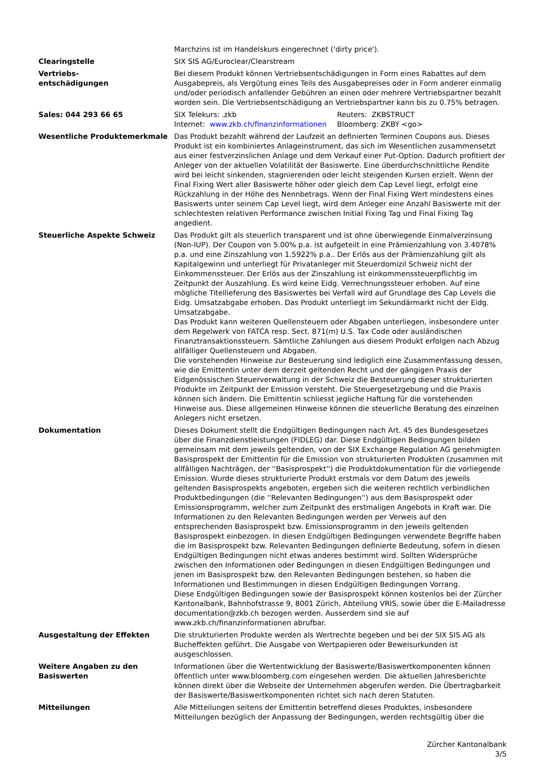| | Marchzins ist im Handelskurs eingerechnet ('dirty price'). |
| Clearingstelle | SIX SIS AG/Euroclear/Clearstream |
| Vertriebs- entschädigungen | Bei diesem Produkt können Vertriebsentschädigungen in Form eines Rabattes auf dem Ausgabepreis, als Vergütung eines Teils des Ausgabepreises oder in Form anderer einmalig und/oder periodisch anfallender Gebühren an einen oder mehrere Vertriebspartner bezahlt worden sein. Die Vertriebsentschädigung an Vertriebspartner kann bis zu 0.75% betragen. |
| Sales: 044 293 66 65 | / SIX Telekurs: .zkb / Reuters: ZKBSTRUCT / / Internet: www.zkb.ch/finanzinformationen / Bloomberg: ZKBY <go> / |
| Wesentliche Produktemerkmale | Das Produkt bezahlt während der Laufzeit an definierten Terminen Coupons aus. Dieses Produkt ist ein kombiniertes Anlageinstrument, das sich im Wesentlichen zusammensetzt aus einer festverzinslichen Anlage und dem Verkauf einer Put-Option. Dadurch profitiert der Anleger von der aktuellen Volatilität der Basiswerte. Eine überdurchschnittliche Rendite wird bei leicht sinkenden, stagnierenden oder leicht steigenden Kursen erzielt. Wenn der Final Fixing Wert aller Basiswerte höher oder gleich dem Cap Level liegt, erfolgt eine Rückzahlung in der Höhe des Nennbetrags. Wenn der Final Fixing Wert mindestens eines Basiswerts unter seinem Cap Level liegt, wird dem Anleger eine Anzahl Basiswerte mit der schlechtesten relativen Performance zwischen Initial Fixing Tag und Final Fixing Tag angedient. |
| Steuerliche Aspekte Schweiz | Das Produkt gilt als steuerlich transparent und ist ohne überwiegende Einmalverzinsung (Non-IUP). Der Coupon von 5.00% p.a. ist aufgeteilt in eine Prämienzahlung von 3.4078% p.a. und eine Zinszahlung von 1.5922% p.a.. Der Erlös aus der Prämienzahlung gilt als Kapitalgewinn und unterliegt für Privatanleger mit Steuerdomizil Schweiz nicht der Einkommenssteuer. Der Erlös aus der Zinszahlung ist einkommenssteuerpflichtig im Zeitpunkt der Auszahlung. Es wird keine Eidg. Verrechnungssteuer erhoben. Auf eine mögliche Titellieferung des Basiswertes bei Verfall wird auf Grundlage des Cap Levels die Eidg. Umsatzabgabe erhoben. Das Produkt unterliegt im Sekundärmarkt nicht der Eidg. Umsatzabgabe. Das Produkt kann weiteren Quellensteuern oder Abgaben unterliegen, insbesondere unter dem Regelwerk von FATCA resp. Sect. 871(m) U.S. Tax Code oder ausländischen Finanztransaktionssteuern. Sämtliche Zahlungen aus diesem Produkt erfolgen nach Abzug allfälliger Quellensteuern und Abgaben. Die vorstehenden Hinweise zur Besteuerung sind lediglich eine Zusammenfassung dessen, wie die Emittentin unter dem derzeit geltenden Recht und der gängigen Praxis der Eidgenössischen Steuerverwaltung in der Schweiz die Besteuerung dieser strukturierten Produkte im Zeitpunkt der Emission versteht. Die Steuergesetzgebung und die Praxis können sich ändern. Die Emittentin schliesst jegliche Haftung für die vorstehenden Hinweise aus. Diese allgemeinen Hinweise können die steuerliche Beratung des einzelnen Anlegers nicht ersetzen. |
| Dokumentation | Dieses Dokument stellt die Endgültigen Bedingungen nach Art. 45 des Bundesgesetzes über die Finanzdienstleistungen (FIDLEG) dar. Diese Endgültigen Bedingungen bilden gemeinsam mit dem jeweils geltenden, von der SIX Exchange Regulation AG genehmigten Basisprospekt der Emittentin für die Emission von strukturierten Produkten (zusammen mit allfälligen Nachträgen, der ''Basisprospekt'') die Produktdokumentation für die vorliegende Emission. Wurde dieses strukturierte Produkt erstmals vor dem Datum des jeweils geltenden Basisprospekts angeboten, ergeben sich die weiteren rechtlich verbindlichen Produktbedingungen (die ''Relevanten Bedingungen'') aus dem Basisprospekt oder Emissionsprogramm, welcher zum Zeitpunkt des erstmaligen Angebots in Kraft war. Die Informationen zu den Relevanten Bedingungen werden per Verweis auf den entsprechenden Basisprospekt bzw. Emissionsprogramm in den jeweils geltenden Basisprospekt einbezogen. In diesen Endgültigen Bedingungen verwendete Begriffe haben die im Basisprospekt bzw. Relevanten Bedingungen definierte Bedeutung, sofern in diesen Endgültigen Bedingungen nicht etwas anderes bestimmt wird. Sollten Widersprüche zwischen den Informationen oder Bedingungen in diesen Endgültigen Bedingungen und jenen im Basisprospekt bzw. den Relevanten Bedingungen bestehen, so haben die Informationen und Bestimmungen in diesen Endgültigen Bedingungen Vorrang. Diese Endgültigen Bedingungen sowie der Basisprospekt können kostenlos bei der Zürcher Kantonalbank, Bahnhofstrasse 9, 8001 Zürich, Abteilung VRIS, sowie über die E-Mailadresse documentation@zkb.ch bezogen werden. Ausserdem sind sie auf www.zkb.ch/finanzinformationen abrufbar. |
| Ausgestaltung der Effekten | Die strukturierten Produkte werden als Wertrechte begeben und bei der SIX SIS AG als Bucheffekten geführt. Die Ausgabe von Wertpapieren oder Beweisurkunden ist ausgeschlossen. |
| Weitere Angaben zu den Basiswerten | Informationen über die Wertentwicklung der Basiswerte/Basiswertkomponenten können öffentlich unter www.bloomberg.com eingesehen werden. Die aktuellen Jahresberichte können direkt über die Webseite der Unternehmen abgerufen werden. Die Übertragbarkeit der Basiswerte/Basiswertkomponenten richtet sich nach deren Statuten. |
| Mitteilungen | Alle Mitteilungen seitens der Emittentin betreffend dieses Produktes, insbesondere Mitteilungen bezüglich der Anpassung der Bedingungen, werden rechtsgültig über die |
Zürcher Kantonalbank
3/5